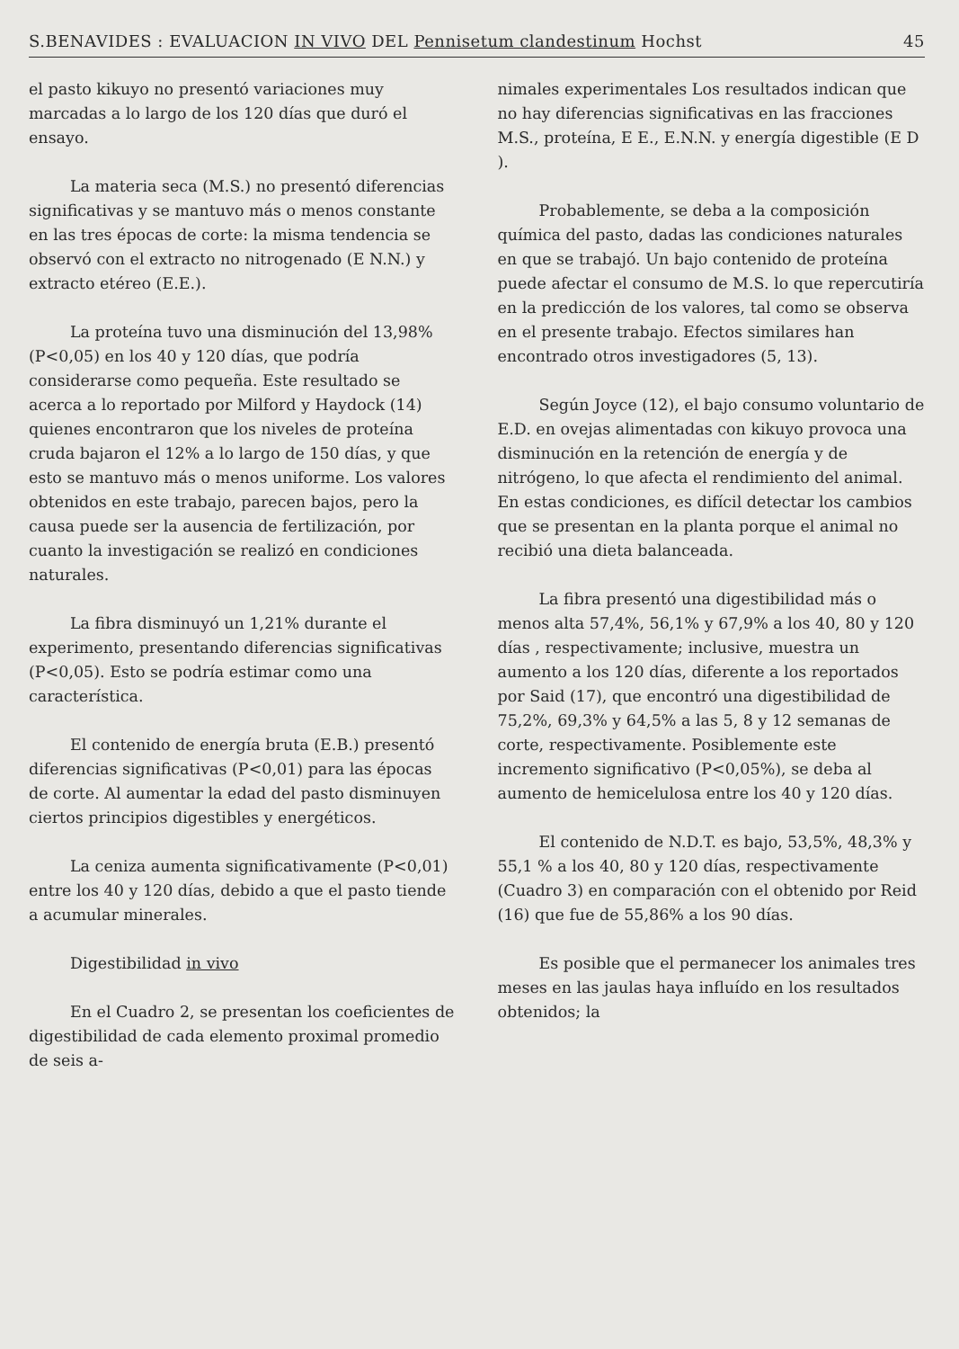S.BENAVIDES : EVALUACION IN VIVO DEL Pennisetum clandestinum Hochst 45
el pasto kikuyo no presentó variaciones muy marcadas a lo largo de los 120 días que duró el ensayo.
La materia seca (M.S.) no presentó diferencias significativas y se mantuvo más o menos constante en las tres épocas de corte: la misma tendencia se observó con el extracto no nitrogenado (E N.N.) y extracto etéreo (E.E.).
La proteína tuvo una disminución del 13,98% (P<0,05) en los 40 y 120 días, que podría considerarse como pequeña. Este resultado se acerca a lo reportado por Milford y Haydock (14) quienes encontraron que los niveles de proteína cruda bajaron el 12% a lo largo de 150 días, y que esto se mantuvo más o menos uniforme. Los valores obtenidos en este trabajo, parecen bajos, pero la causa puede ser la ausencia de fertilización, por cuanto la investigación se realizó en condiciones naturales.
La fibra disminuyó un 1,21% durante el experimento, presentando diferencias significativas (P<0,05). Esto se podría estimar como una característica.
El contenido de energía bruta (E.B.) presentó diferencias significativas (P<0,01) para las épocas de corte. Al aumentar la edad del pasto disminuyen ciertos principios digestibles y energéticos.
La ceniza aumenta significativamente (P<0,01) entre los 40 y 120 días, debido a que el pasto tiende a acumular minerales.
Digestibilidad in vivo
En el Cuadro 2, se presentan los coeficientes de digestibilidad de cada elemento proximal promedio de seis a-
nimales experimentales Los resultados indican que no hay diferencias significativas en las fracciones M.S., proteína, E E., E.N.N. y energía digestible (E D ).
Probablemente, se deba a la composición química del pasto, dadas las condiciones naturales en que se trabajó. Un bajo contenido de proteína puede afectar el consumo de M.S. lo que repercutiría en la predicción de los valores, tal como se observa en el presente trabajo. Efectos similares han encontrado otros investigadores (5, 13).
Según Joyce (12), el bajo consumo voluntario de E.D. en ovejas alimentadas con kikuyo provoca una disminución en la retención de energía y de nitrógeno, lo que afecta el rendimiento del animal. En estas condiciones, es difícil detectar los cambios que se presentan en la planta porque el animal no recibió una dieta balanceada.
La fibra presentó una digestibilidad más o menos alta 57,4%, 56,1% y 67,9% a los 40, 80 y 120 días , respectivamente; inclusive, muestra un aumento a los 120 días, diferente a los reportados por Said (17), que encontró una digestibilidad de 75,2%, 69,3% y 64,5% a las 5, 8 y 12 semanas de corte, respectivamente. Posiblemente este incremento significativo (P<0,05%), se deba al aumento de hemicelulosa entre los 40 y 120 días.
El contenido de N.D.T. es bajo, 53,5%, 48,3% y 55,1 % a los 40, 80 y 120 días, respectivamente (Cuadro 3) en comparación con el obtenido por Reid (16) que fue de 55,86% a los 90 días.
Es posible que el permanecer los animales tres meses en las jaulas haya influído en los resultados obtenidos; la